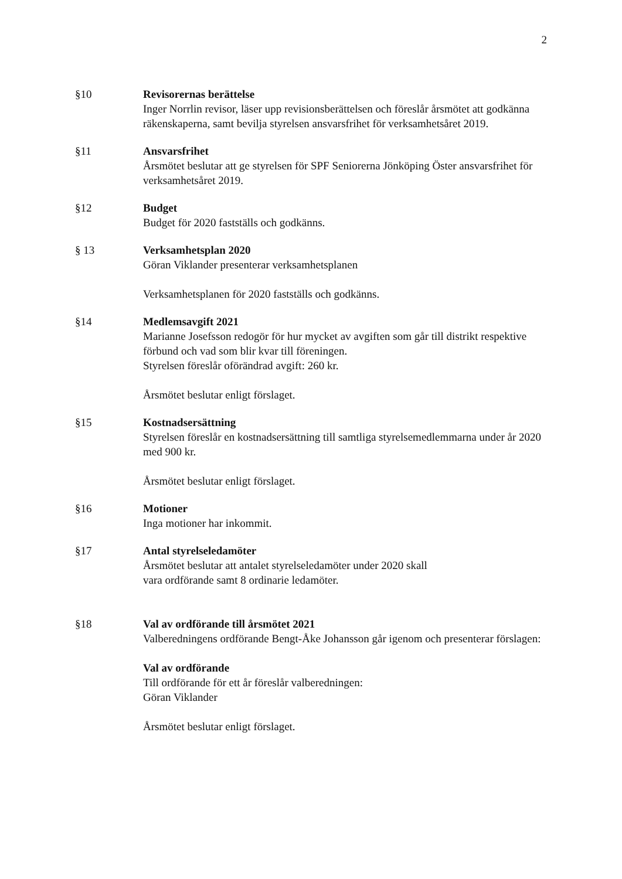2
§10 Revisorernas berättelse
Inger Norrlin revisor, läser upp revisionsberättelsen och föreslår årsmötet att godkänna räkenskaperna, samt bevilja styrelsen ansvarsfrihet för verksamhetsåret 2019.
§11 Ansvarsfrihet
Årsmötet beslutar att ge styrelsen för SPF Seniorerna Jönköping Öster ansvarsfrihet för verksamhetsåret 2019.
§12 Budget
Budget för 2020 fastställs och godkänns.
§ 13 Verksamhetsplan 2020
Göran Viklander presenterar verksamhetsplanen
Verksamhetsplanen för 2020 fastställs och godkänns.
§14 Medlemsavgift 2021
Marianne Josefsson redogör för hur mycket av avgiften som går till distrikt respektive förbund och vad som blir kvar till föreningen.
Styrelsen föreslår oförändrad avgift: 260 kr.
Årsmötet beslutar enligt förslaget.
§15 Kostnadsersättning
Styrelsen föreslår en kostnadsersättning till samtliga styrelsemedlemmarna under år 2020 med 900 kr.
Årsmötet beslutar enligt förslaget.
§16 Motioner
Inga motioner har inkommit.
§17 Antal styrelseledamöter
Årsmötet beslutar att antalet styrelseledamöter under 2020 skall
vara ordförande samt 8 ordinarie ledamöter.
§18 Val av ordförande till årsmötet 2021
Valberedningens ordförande Bengt-Åke Johansson går igenom och presenterar förslagen:
Val av ordförande
Till ordförande för ett år föreslår valberedningen:
Göran Viklander
Årsmötet beslutar enligt förslaget.